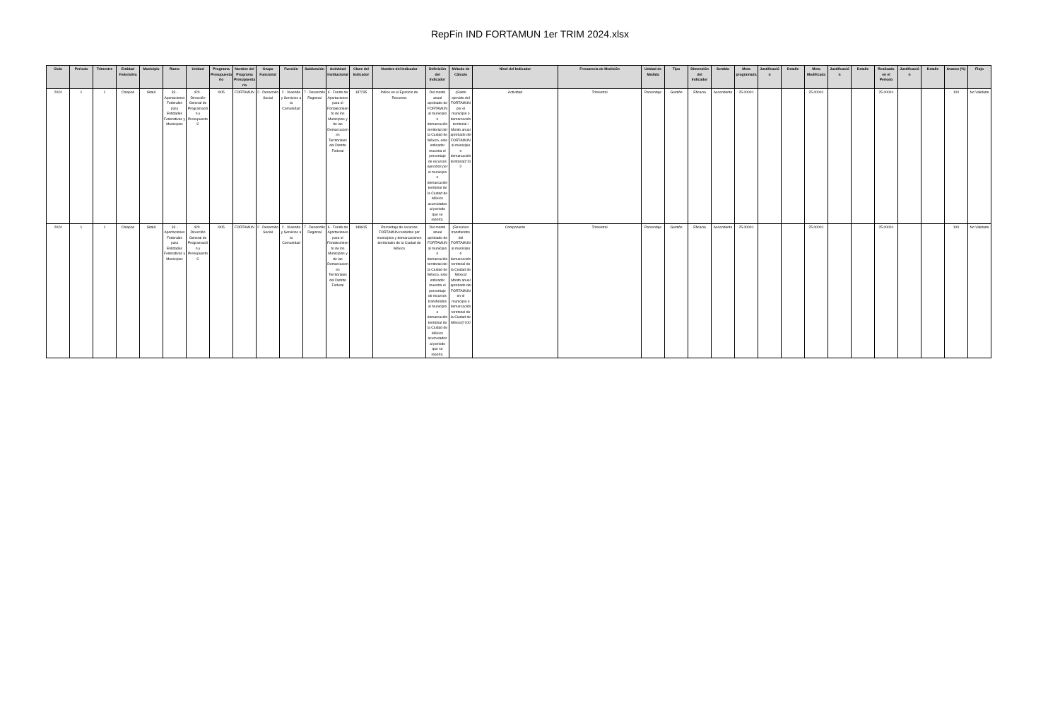RepFin IND FORTAMUN 1er TRIM 2024.xlsx
| Ciclo | Periodo | Trimestre | Entidad Federativa | Municipio | Ramo | Unidad | Programa Presupuestario | Nombre del Programa Presupuestario | Grupo Funcional | Función | Subfunción | | | Actividad Institucional | Clave del Indicador | Nombre del Indicador | Definición del Indicador | Método de Cálculo | Nivel del Indicador | Frecuencia de Medición | Unidad de Medida | Tipo | Dimensión del Indicador | Sentido | Meta programada | Justificación | Detalle | Meta Modificada | Justificación | Detalle | Realizado en el Periodo | Justificación | Detalle | Avance (%) | Flujo |
| --- | --- | --- | --- | --- | --- | --- | --- | --- | --- | --- | --- | --- | --- | --- | --- | --- | --- | --- | --- | --- | --- | --- | --- | --- | --- | --- | --- | --- | --- | --- | --- | --- | --- | --- | --- |
| 2024 | 1 | 1 | Chiapas | Sitalá | 33 - Aportaciones Federales para Entidades Federativas y Municipios | 420 - Dirección General de Programación y Presupuesto C | I005 | FORTAMUN | 2 - Desarrollo Social | 2 - Vivienda y Servicios a la Comunidad | 7 - Desarrollo Regional | | | 6 - Fondo de Aportaciones para el Fortalecimiento de los Municipios y de las Demarcaciones Territoriales del Distrito Federal | 187235 | Índice en el Ejercicio de Recursos | Del monto anual aprobado de FORTAMUN al municipio o demarcación territorial del la Ciudad de México, este indicador muestra el porcentaje de recursos ejercidos por el municipio o demarcación territorial de la Ciudad de México acumulados al periodo que se reporta. | (Gasto ejercido del FORTAMUN por el municipio o demarcación territorial / Monto anual aprobado del FORTAMUN al municipio o demarcación territorial)*100 | Actividad | Trimestral | Porcentaje | Gestión | Eficacia | Ascendente | 25.00001 | | | 25.00001 | | | 25.00001 | | | 100 | No Validado |
| 2024 | 1 | 1 | Chiapas | Sitalá | 33 - Aportaciones Federales para Entidades Federativas y Municipios | 420 - Dirección General de Programación y Presupuesto C | I005 | FORTAMUN | 2 - Desarrollo Social | 2 - Vivienda y Servicios a la Comunidad | 7 - Desarrollo Regional | | | 6 - Fondo de Aportaciones para el Fortalecimiento de los Municipios y de las Demarcaciones Territoriales del Distrito Federal | 189815 | Porcentaje de recursos FORTAMUN recibidos por municipios y demarcaciones territoriales de la Ciudad de México | Del monto anual aprobado de FORTAMUN al municipio o demarcación territorial del la Ciudad de México, este indicador muestra el porcentaje de recursos transferidos al municipio o demarcación territorial de la Ciudad de México acumulados al periodo que se reporta. | (Recursos transferidos del FORTAMUN al municipio o demarcación territorial de la Ciudad de México/ Monto anual aprobado del FORTAMUN en el municipio o demarcación territorial de la Ciudad de México)*100 | Componente | Trimestral | Porcentaje | Gestión | Eficacia | Ascendente | 25.00001 | | | 25.00001 | | | 25.00001 | | | 100 | No Validado |